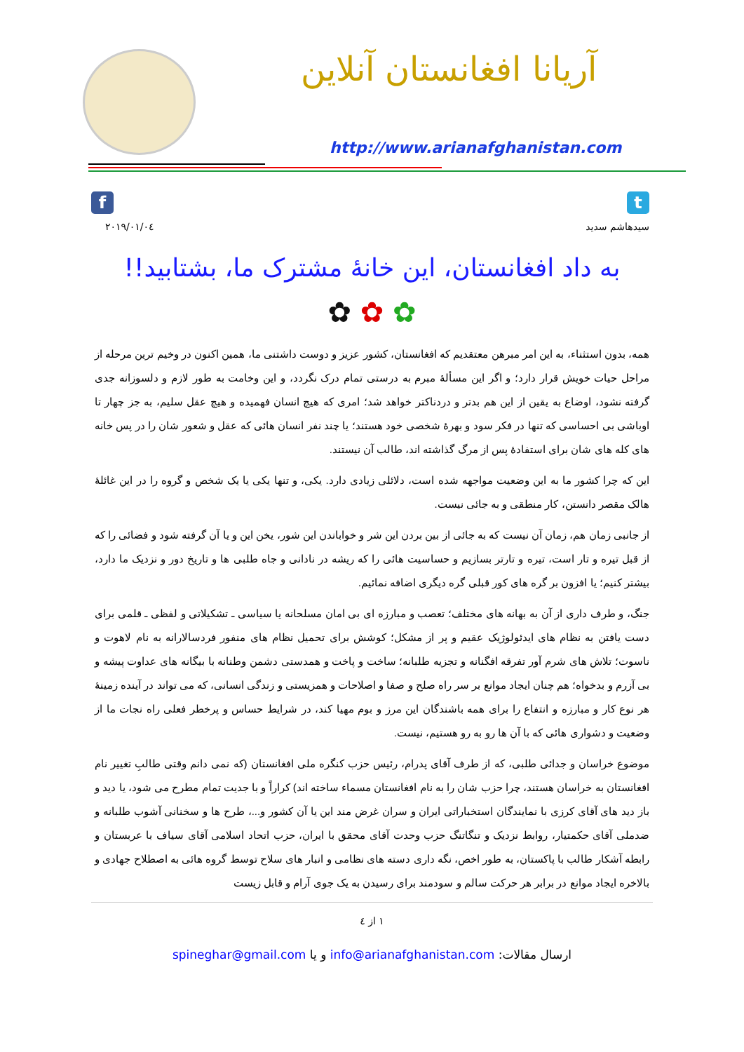آریانا افغانستان آنلاین
http://www.arianafghanistan.com
f t
۲۰۱۹/۰۱/۰٤ سیدهاشم سدید
به داد افغانستان، این خانۀ مشترک ما، بشتابید!!
✿ ✿ ✿
همه، بدون استثناء، به این امر مبرهن معتقدیم که افغانستان، کشور عزیز و دوست داشتنی ما، همین اکنون در وخیم ترین مرحله از مراحل حیات خویش قرار دارد؛ و اگر این مسألۀ مبرم به درستی تمام درک نگردد، و این وخامت به طور لازم و دلسوزانه جدی گرفته نشود، اوضاع به یقین از این هم بدتر و دردناکتر خواهد شد؛ امری که هیچ انسان فهمیده و هیچ عقل سلیم، به جز چهار تا اوباشی بی احساسی که تنها در فکر سود و بهرۀ شخصی خود هستند؛ یا چند نفر انسان هائی که عقل و شعور شان را در پس خانه های کله های شان برای استفادۀ پس از مرگ گذاشته اند، طالب آن نیستند.
این که چرا کشور ما به این وضعیت مواجهه شده است، دلائلی زیادی دارد. یکی، و تنها یکی یا یک شخص و گروه را در این غائلۀ هالک مقصر دانستن، کار منطقی و به جائی نیست.
از جانبی زمان هم، زمان آن نیست که به جائی از بین بردن این شر و خواباندن این شور، یخن این و یا آن گرفته شود و فضائی را که از قبل تیره و تار است، تیره و تارتر بسازیم و حساسیت هائی را که ریشه در نادانی و جاه طلبی ها و تاریخ دور و نزدیک ما دارد، بیشتر کنیم؛ یا افزون بر گره های کور قبلی گره دیگری اضافه نمائیم.
جنگ، و طرف داری از آن به بهانه های مختلف؛ تعصب و مبارزه ای بی امان مسلحانه یا سیاسی ـ تشکیلاتی و لفظی ـ قلمی برای دست یافتن به نظام های ایدئولوژیک عقیم و پر از مشکل؛ کوشش برای تحمیل نظام های منفور فردسالارانه به نام لاهوت و ناسوت؛ تلاش های شرم آور تفرقه افگنانه و تجزیه طلبانه؛ ساخت و پاخت و همدستی دشمن وطنانه با بیگانه های عداوت پیشه و بی آزرم و بدخواه؛ هم چنان ایجاد موانع بر سر راه صلح و صفا و اصلاحات و همزیستی و زندگی انسانی، که می تواند در آینده زمینۀ هر نوع کار و مبارزه و انتفاع را برای همه باشندگان این مرز و بوم مهیا کند، در شرایط حساس و پرخطر فعلی راه نجات ما از وضعیت و دشواری هائی که با آن ها رو به رو هستیم، نیست.
موضوع خراسان و جدائی طلبی، که از طرف آقای پدرام، رئیس حزب کنگره ملی افغانستان (که نمی دانم وقتی طالبِ تغییر نام افغانستان به خراسان هستند، چرا حزب شان را به نام افغانستان مسماء ساخته اند) کراراً و با جدیت تمام مطرح می شود، یا دید و باز دید های آقای کرزی با نمایندگان استخباراتی ایران و سران غرض مند این یا آن کشور و...، طرح ها و سخنانی آشوب طلبانه و ضدملی آقای حکمتیار، روابط نزدیک و تنگاتنگ حزب وحدت آقای محقق با ایران، حزب اتحاد اسلامی آقای سیاف با عربستان و رابطه آشکار طالب با پاکستان، به طور اخص، نگه داری دسته های نظامی و انبار های سلاح توسط گروه هائی به اصطلاح جهادی و بالاخره ایجاد موانع در برابر هر حرکت سالم و سودمند برای رسیدن به یک جوی آرام و قابل زیست
۱ از ٤
ارسال مقالات: info@arianafghanistan.com و یا spineghar@gmail.com